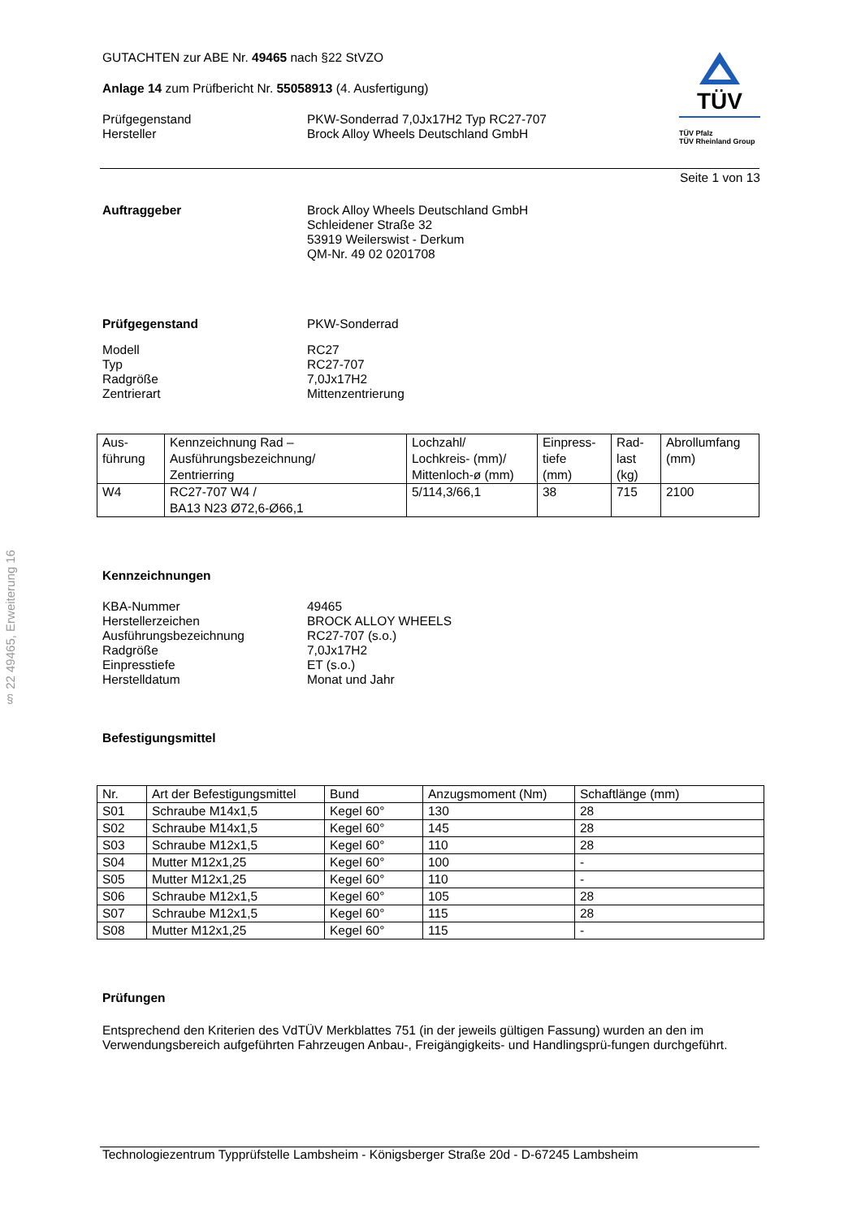§ 22 49465, Erweiterung 16
GUTACHTEN zur ABE Nr. 49465 nach §22 StVZO
Anlage 14 zum Prüfbericht Nr. 55058913 (4. Ausfertigung)
Prüfgegenstand
Hersteller
PKW-Sonderrad 7,0Jx17H2 Typ RC27-707
Brock Alloy Wheels Deutschland GmbH
TÜV
TÜV Pfalz
TÜV Rheinland Group
Seite 1 von 13
Auftraggeber Brock Alloy Wheels Deutschland GmbH
Schleidener Straße 32
53919 Weilerswist - Derkum
QM-Nr. 49 02 0201708
Prüfgegenstand PKW-Sonderrad
Modell
Typ
Radgröße
Zentrierart
RC27
RC27-707
7,0Jx17H2
Mittenzentrierung
| Aus- führung | Kennzeichnung Rad – Ausführungsbezeichnung/ Zentrierring | Lochzahl/ Lochkreis- (mm)/ Mittenloch-ø (mm) | Einpress- tiefe (mm) | Rad- last (kg) | Abrollumfang (mm) |
| W4 | RC27-707 W4 / BA13 N23 Ø72,6-Ø66,1 | 5/114,3/66,1 | 38 | 715 | 2100 |
Kennzeichnungen
KBA-Nummer
Herstellerzeichen
Ausführungsbezeichnung
Radgröße
Einpresstiefe
Herstelldatum
49465
BROCK ALLOY WHEELS
RC27-707 (s.o.)
7,0Jx17H2
ET (s.o.)
Monat und Jahr
Befestigungsmittel
| Nr. | Art der Befestigungsmittel | Bund | Anzugsmoment (Nm) | Schaftlänge (mm) |
| S01 | Schraube M14x1,5 | Kegel 60° | 130 | 28 |
| S02 | Schraube M14x1,5 | Kegel 60° | 145 | 28 |
| S03 | Schraube M12x1,5 | Kegel 60° | 110 | 28 |
| S04 | Mutter M12x1,25 | Kegel 60° | 100 | - |
| S05 | Mutter M12x1,25 | Kegel 60° | 110 | - |
| S06 | Schraube M12x1,5 | Kegel 60° | 105 | 28 |
| S07 | Schraube M12x1,5 | Kegel 60° | 115 | 28 |
| S08 | Mutter M12x1,25 | Kegel 60° | 115 | - |
Prüfungen
Entsprechend den Kriterien des VdTÜV Merkblattes 751 (in der jeweils gültigen Fassung) wurden an den im Verwendungsbereich aufgeführten Fahrzeugen Anbau-, Freigängigkeits- und Handlingsprü-fungen durchgeführt.
Technologiezentrum Typprüfstelle Lambsheim - Königsberger Straße 20d - D-67245 Lambsheim